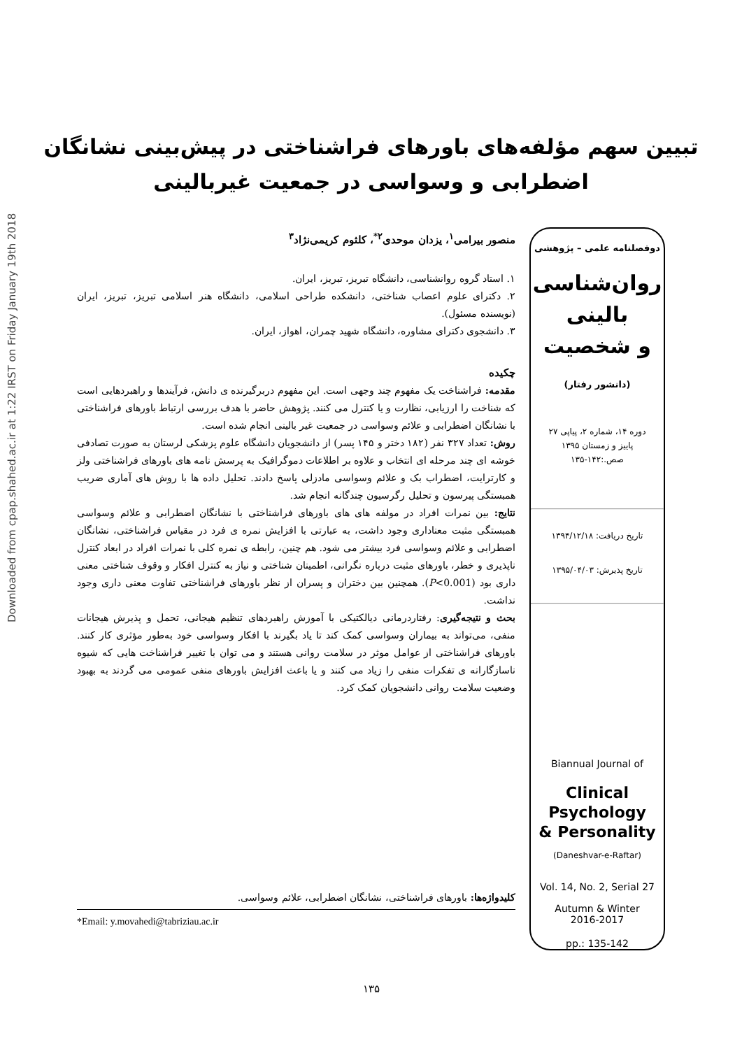Downloaded from cpap.shahed.ac.ir at 1:22 IRST on Friday January 19th 2018
تبیین سهم مؤلفه‌های باورهای فراشناختی در پیش‌بینی نشانگان
اضطرابی و وسواسی در جمعیت غیربالینی
دوفصلنامه علمی – پژوهشی
روان‌شناسی
بالینی
و شخصیت
(دانشور رفتار)
دوره ۱۴، شماره ۲، پیاپی ۲۷
پاییز و زمستان ۱۳۹۵
صص.:۱۴۲-۱۳۵
تاریخ دریافت: ۱۳۹۴/۱۲/۱۸
تاریخ پذیرش: ۱۳۹۵/۰۴/۰۳
Biannual Journal of
Clinical
Psychology
& Personality
(Daneshvar-e-Raftar)
Vol. 14, No. 2, Serial 27
Autumn & Winter
2016-2017
pp.: 135-142
منصور بیرامی<sup>۱</sup>، یزدان موحدی<sup>۲*</sup>، کلثوم کریمی‌نژاد<sup>۳</sup>
۱. استاد گروه روانشناسی، دانشگاه تبریز، تبریز، ایران.
۲. دکترای علوم اعصاب شناختی، دانشکده طراحی اسلامی، دانشگاه هنر اسلامی تبریز، تبریز، ایران (نویسنده مسئول).
۳. دانشجوی دکترای مشاوره، دانشگاه شهید چمران، اهواز، ایران.
چکیده
مقدمه: فراشناخت یک مفهوم چند وجهی است. این مفهوم دربرگیرنده ی دانش، فرآیندها و راهبردهایی است که شناخت را ارزیابی، نظارت و یا کنترل می کنند. پژوهش حاضر با هدف بررسی ارتباط باورهای فراشناختی با نشانگان اضطرابی و علائم وسواسی در جمعیت غیر بالینی انجام شده است.
روش: تعداد ۳۲۷ نفر (۱۸۲ دختر و ۱۴۵ پسر) از دانشجویان دانشگاه علوم پزشکی لرستان به صورت تصادفی خوشه ای چند مرحله ای انتخاب و علاوه بر اطلاعات دموگرافیک به پرسش نامه های باورهای فراشناختی ولز و کارترایت، اضطراب بک و علائم وسواسی مادزلی پاسخ دادند. تحلیل داده ها با روش های آماری ضریب همبستگی پیرسون و تحلیل رگرسیون چندگانه انجام شد.
نتایج: بین نمرات افراد در مولفه های های باورهای فراشناختی با نشانگان اضطرابی و علائم وسواسی همبستگی مثبت معناداری وجود داشت، به عبارتی با افزایش نمره ی فرد در مقیاس فراشناختی، نشانگان اضطرابی و علائم وسواسی فرد بیشتر می شود. هم چنین، رابطه ی نمره کلی با نمرات افراد در ابعاد کنترل ناپذیری و خطر، باورهای مثبت درباره نگرانی، اطمینان شناختی و نیاز به کنترل افکار و وقوف شناختی معنی داری بود (P<0.001). همچنین بین دختران و پسران از نظر باورهای فراشناختی تفاوت معنی داری وجود نداشت.
بحث و نتیجه‌گیری: رفتاردرمانی دیالکتیکی با آموزش راهبردهای تنظیم هیجانی، تحمل و پذیرش هیجانات منفی، می‌تواند به بیماران وسواسی کمک کند تا یاد بگیرند با افکار وسواسی خود به‌طور مؤثری کار کنند. باورهای فراشناختی از عوامل موثر در سلامت روانی هستند و می توان با تغییر فراشناخت هایی که شیوه ناسازگارانه ی تفکرات منفی را زیاد می کنند و یا باعث افزایش باورهای منفی عمومی می گردند به بهبود وضعیت سلامت روانی دانشجویان کمک کرد.
کلیدواژه‌ها: باورهای فراشناختی، نشانگان اضطرابی، علائم وسواسی.
*Email: y.movahedi@tabriziau.ac.ir
۱۳۵